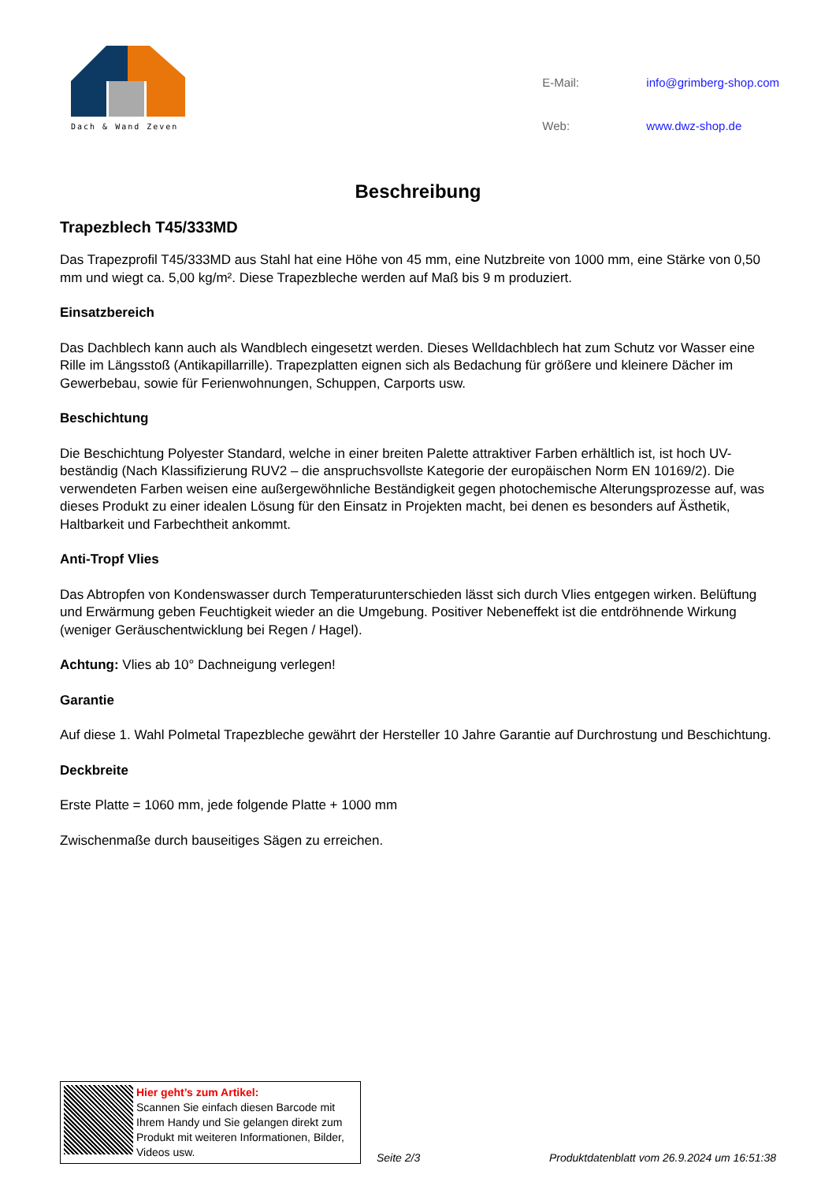Dach & Wand Zeven
| E-Mail: | info@grimberg-shop.com |
| Web: | www.dwz-shop.de |
Beschreibung
Trapezblech T45/333MD
Das Trapezprofil T45/333MD aus Stahl hat eine Höhe von 45 mm, eine Nutzbreite von 1000 mm, eine Stärke von 0,50 mm und wiegt ca. 5,00 kg/m². Diese Trapezbleche werden auf Maß bis 9 m produziert.
Einsatzbereich
Das Dachblech kann auch als Wandblech eingesetzt werden. Dieses Welldachblech hat zum Schutz vor Wasser eine Rille im Längsstoß (Antikapillarrille). Trapezplatten eignen sich als Bedachung für größere und kleinere Dächer im Gewerbebau, sowie für Ferienwohnungen, Schuppen, Carports usw.
Beschichtung
Die Beschichtung Polyester Standard, welche in einer breiten Palette attraktiver Farben erhältlich ist, ist hoch UV-beständig (Nach Klassifizierung RUV2 – die anspruchsvollste Kategorie der europäischen Norm EN 10169/2). Die verwendeten Farben weisen eine außergewöhnliche Beständigkeit gegen photochemische Alterungsprozesse auf, was dieses Produkt zu einer idealen Lösung für den Einsatz in Projekten macht, bei denen es besonders auf Ästhetik, Haltbarkeit und Farbechtheit ankommt.
Anti-Tropf Vlies
Das Abtropfen von Kondenswasser durch Temperaturunterschieden lässt sich durch Vlies entgegen wirken. Belüftung und Erwärmung geben Feuchtigkeit wieder an die Umgebung. Positiver Nebeneffekt ist die entdröhnende Wirkung (weniger Geräuschentwicklung bei Regen / Hagel).
Achtung: Vlies ab 10° Dachneigung verlegen!
Garantie
Auf diese 1. Wahl Polmetal Trapezbleche gewährt der Hersteller 10 Jahre Garantie auf Durchrostung und Beschichtung.
Deckbreite
Erste Platte = 1060 mm, jede folgende Platte + 1000 mm
Zwischenmaße durch bauseitiges Sägen zu erreichen.
Hier geht’s zum Artikel:
Scannen Sie einfach diesen Barcode mit Ihrem Handy und Sie gelangen direkt zum Produkt mit weiteren Informationen, Bilder, Videos usw.
Seite 2/3
Produktdatenblatt vom 26.9.2024 um 16:51:38